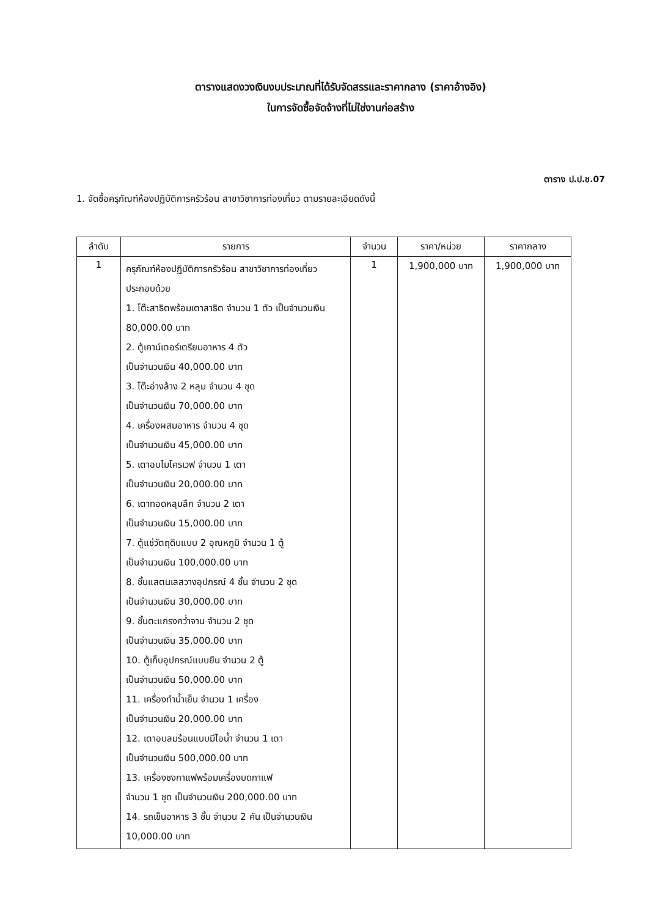ตารางแสดงวงเงินงบประมาณที่ได้รับจัดสรรและราคากลาง (ราคาอ้างอิง)
ในการจัดซื้อจัดจ้างที่ไม่ใช่งานก่อสร้าง
ตาราง ป.ป.ช.07
1. จัดซื้อครุภัณฑ์ห้องปฏิบัติการครัวร้อน สาขาวิชาการท่องเที่ยว ตามรายละเอียดดังนี้
| ลำดับ | รายการ | จำนวน | ราคา/หน่วย | ราคากลาง |
| --- | --- | --- | --- | --- |
| 1 | ครุภัณฑ์ห้องปฏิบัติการครัวร้อน สาขาวิชาการท่องเที่ยว ประกอบด้วย 1. โต๊ะสาธิตพร้อมเตาสาธิต จำนวน 1 ตัว เป็นจำนวนเงิน 80,000.00 บาท 2. ตู้เคาน์เตอร์เตรียมอาหาร 4 ตัว เป็นจำนวนเงิน 40,000.00 บาท 3. โต๊ะอ่างล้าง 2 หลุม จำนวน 4 ชุด เป็นจำนวนเงิน 70,000.00 บาท 4. เครื่องผสมอาหาร จำนวน 4 ชุด เป็นจำนวนเงิน 45,000.00 บาท 5. เตาอบไมโครเวฟ จำนวน 1 เตา เป็นจำนวนเงิน 20,000.00 บาท 6. เตาทอดหลุมลึก จำนวน 2 เตา เป็นจำนวนเงิน 15,000.00 บาท 7. ตู้แช่วัตถุดิบแบบ 2 อุณหภูมิ จำนวน 1 ตู้ เป็นจำนวนเงิน 100,000.00 บาท 8. ชั้นแสตนเลสวางอุปกรณ์ 4 ชั้น จำนวน 2 ชุด เป็นจำนวนเงิน 30,000.00 บาท 9. ชั้นตะแกรงคว่ำจาน จำนวน 2 ชุด เป็นจำนวนเงิน 35,000.00 บาท 10. ตู้เก็บอุปกรณ์แบบยืน จำนวน 2 ตู้ เป็นจำนวนเงิน 50,000.00 บาท 11. เครื่องทำน้ำเย็น จำนวน 1 เครื่อง เป็นจำนวนเงิน 20,000.00 บาท 12. เตาอบลมร้อนแบบมีไอน้ำ จำนวน 1 เตา เป็นจำนวนเงิน 500,000.00 บาท 13. เครื่องชงกาแฟพร้อมเครื่องบดกาแฟ จำนวน 1 ชุด เป็นจำนวนเงิน 200,000.00 บาท 14. รถเข็นอาหาร 3 ชั้น จำนวน 2 คัน เป็นจำนวนเงิน 10,000.00 บาท | 1 | 1,900,000 บาท | 1,900,000 บาท |